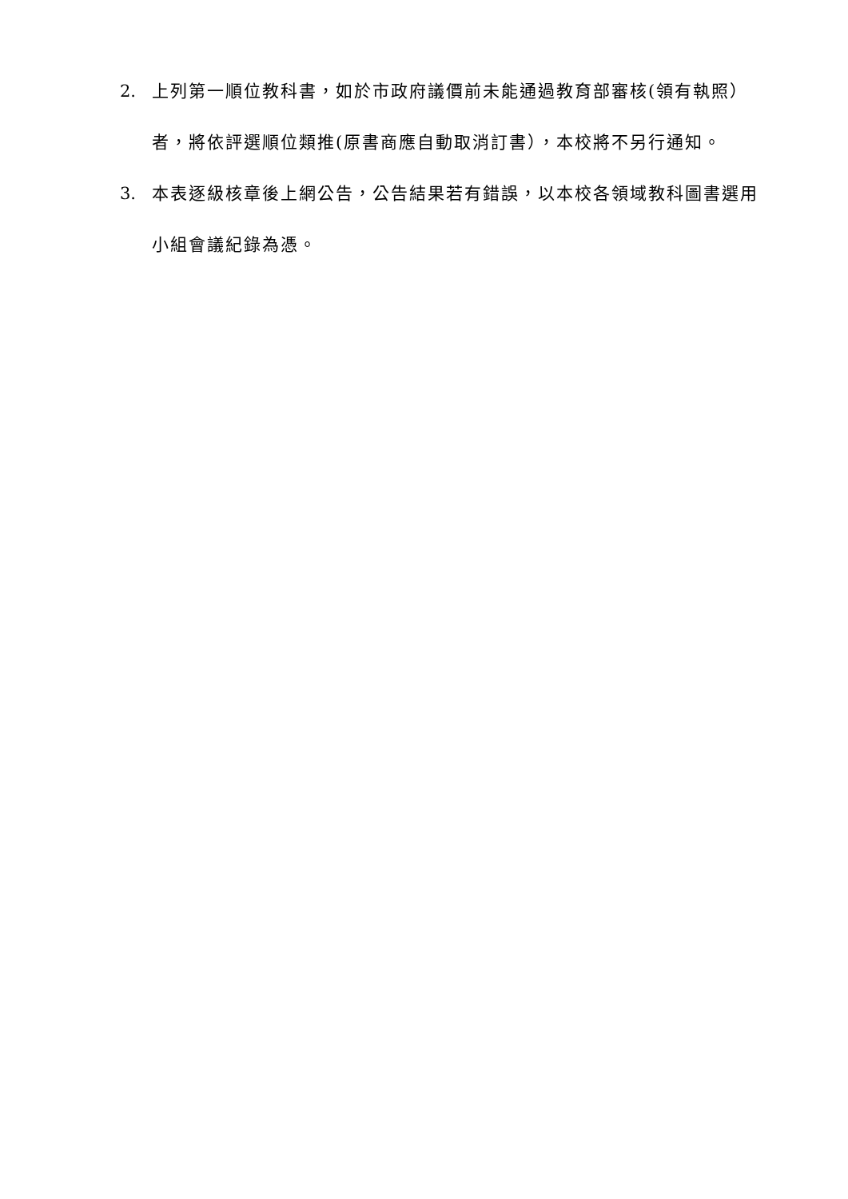2. 上列第一順位教科書，如於市政府議價前未能通過教育部審核(領有執照）者，將依評選順位類推(原書商應自動取消訂書），本校將不另行通知。
3. 本表逐級核章後上網公告，公告結果若有錯誤，以本校各領域教科圖書選用小組會議紀錄為憑。